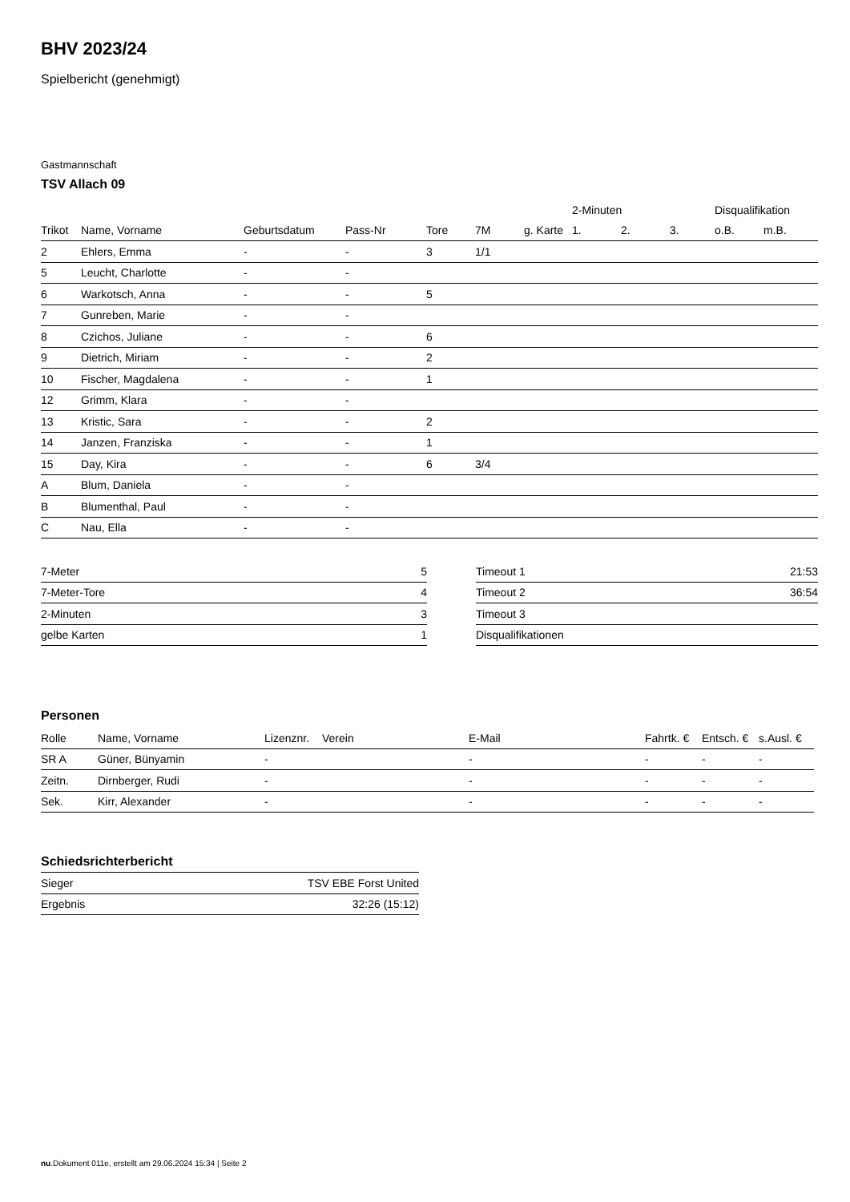BHV 2023/24
Spielbericht (genehmigt)
Gastmannschaft
TSV Allach 09
| | | | | | | | 2-Minuten | | | Disqualifikation | |
| --- | --- | --- | --- | --- | --- | --- | --- | --- | --- | --- | --- |
| Trikot | Name, Vorname | Geburtsdatum | Pass-Nr | Tore | 7M | g. Karte | 1. | 2. | 3. | o.B. | m.B. |
| 2 | Ehlers, Emma | - | - | 3 | 1/1 | | | | | | |
| 5 | Leucht, Charlotte | - | - | | | | | | | | |
| 6 | Warkotsch, Anna | - | - | 5 | | | | | | | |
| 7 | Gunreben, Marie | - | - | | | | | | | | |
| 8 | Czichos, Juliane | - | - | 6 | | | | | | | |
| 9 | Dietrich, Miriam | - | - | 2 | | | | | | | |
| 10 | Fischer, Magdalena | - | - | 1 | | | | | | | |
| 12 | Grimm, Klara | - | - | | | | | | | | |
| 13 | Kristic, Sara | - | - | 2 | | | | | | | |
| 14 | Janzen, Franziska | - | - | 1 | | | | | | | |
| 15 | Day, Kira | - | - | 6 | 3/4 | | | | | | |
| A | Blum, Daniela | - | - | | | | | | | | |
| B | Blumenthal, Paul | - | - | | | | | | | | |
| C | Nau, Ella | - | - | | | | | | | | |
| 7-Meter | 5 |
| 7-Meter-Tore | 4 |
| 2-Minuten | 3 |
| gelbe Karten | 1 |
| Timeout 1 | 21:53 |
| Timeout 2 | 36:54 |
| Timeout 3 | |
| Disqualifikationen | |
Personen
| Rolle | Name, Vorname | Lizenznr. | Verein | E-Mail | Fahrtk. € | Entsch. € | s.Ausl. € |
| --- | --- | --- | --- | --- | --- | --- | --- |
| SR A | Güner, Bünyamin | - | | - | - | - | - |
| Zeitn. | Dirnberger, Rudi | - | | - | - | - | - |
| Sek. | Kirr, Alexander | - | | - | - | - | - |
Schiedsrichterbericht
| Sieger | TSV EBE Forst United |
| Ergebnis | 32:26 (15:12) |
nu.Dokument 011e, erstellt am 29.06.2024 15:34 | Seite 2